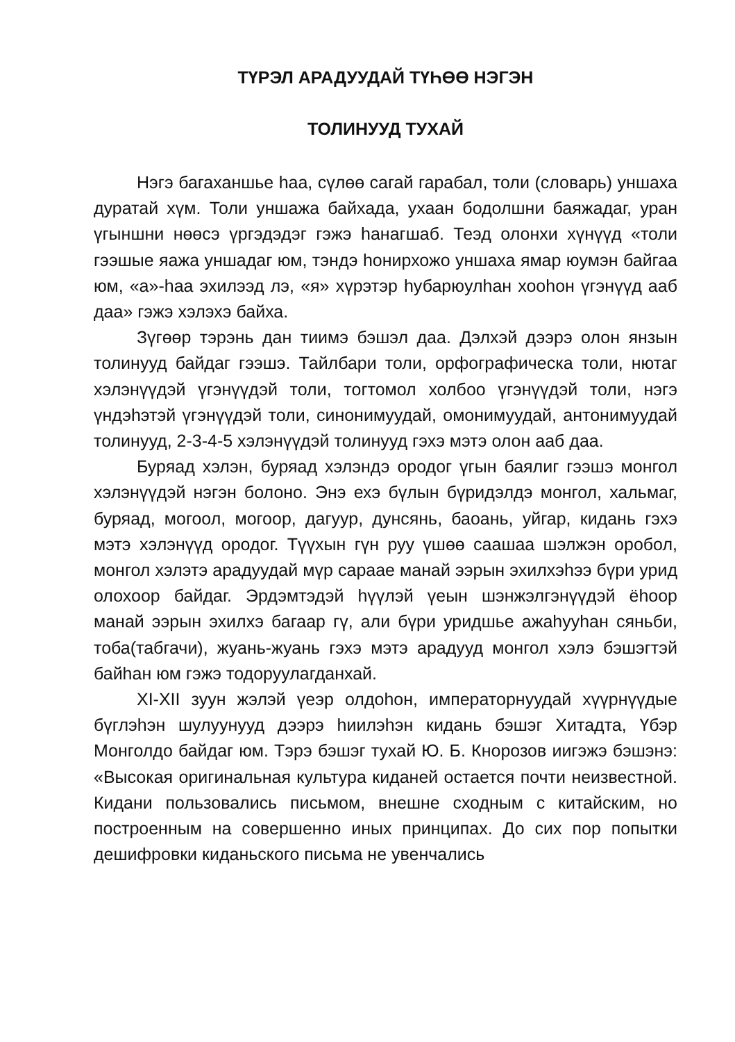ТҮРЭЛ АРАДУУДАЙ ТҮҺӨӨ НЭГЭН
ТОЛИНУУД ТУХАЙ
Нэгэ багаханшье һаа, сүлөө сагай гарабал, толи (словарь) уншаха дуратай хүм. Толи уншажа байхада, ухаан бодолшни баяжадаг, уран үгыншни нөөсэ үргэдэдэг гэжэ һанагшаб. Теэд олонхи хүнүүд «толи гээшые яажа уншадаг юм, тэндэ һонирхожо уншаха ямар юумэн байгаа юм, «а»-һаа эхилээд лэ, «я» хүрэтэр һубарюулһан хооһон үгэнүүд ааб даа» гэжэ хэлэхэ байха.
Зүгөөр тэрэнь дан тиимэ бэшэл даа. Дэлхэй дээрэ олон янзын толинууд байдаг гээшэ. Тайлбари толи, орфографическа толи, нютаг хэлэнүүдэй үгэнүүдэй толи, тогтомол холбоо үгэнүүдэй толи, нэгэ үндэһэтэй үгэнүүдэй толи, синонимуудай, омонимуудай, антонимуудай толинууд, 2-3-4-5 хэлэнүүдэй толинууд гэхэ мэтэ олон ааб даа.
Буряад хэлэн, буряад хэлэндэ ородог үгын баялиг гээшэ монгол хэлэнүүдэй нэгэн болоно. Энэ ехэ бүлын бүридэлдэ монгол, хальмаг, буряад, могоол, могоор, дагуур, дунсянь, баоань, уйгар, кидань гэхэ мэтэ хэлэнүүд ородог. Түүхын гүн руу үшөө саашаа шэлжэн оробол, монгол хэлэтэ арадуудай мүр сараае манай ээрын эхилхэһээ бүри урид олохоор байдаг. Эрдэмтэдэй һүүлэй үеын шэнжэлгэнүүдэй ёһоор манай ээрын эхилхэ багаар гү, али бүри уридшье ажаһууһан сяньби, тоба(табгачи), жуань-жуань гэхэ мэтэ арадууд монгол хэлэ бэшэгтэй байһан юм гэжэ тодоруулагданхай.
XI-XII зуун жэлэй үеэр олдоһон, императорнуудай хүүрнүүдые бүглэһэн шулуунууд дээрэ һиилэһэн кидань бэшэг Хитадта, Үбэр Монголдо байдаг юм. Тэрэ бэшэг тухай Ю. Б. Кнорозов иигэжэ бэшэнэ: «Высокая оригинальная культура киданей остается почти неизвестной. Кидани пользовались письмом, внешне сходным с китайским, но построенным на совершенно иных принципах. До сих пор попытки дешифровки киданьского письма не увенчались